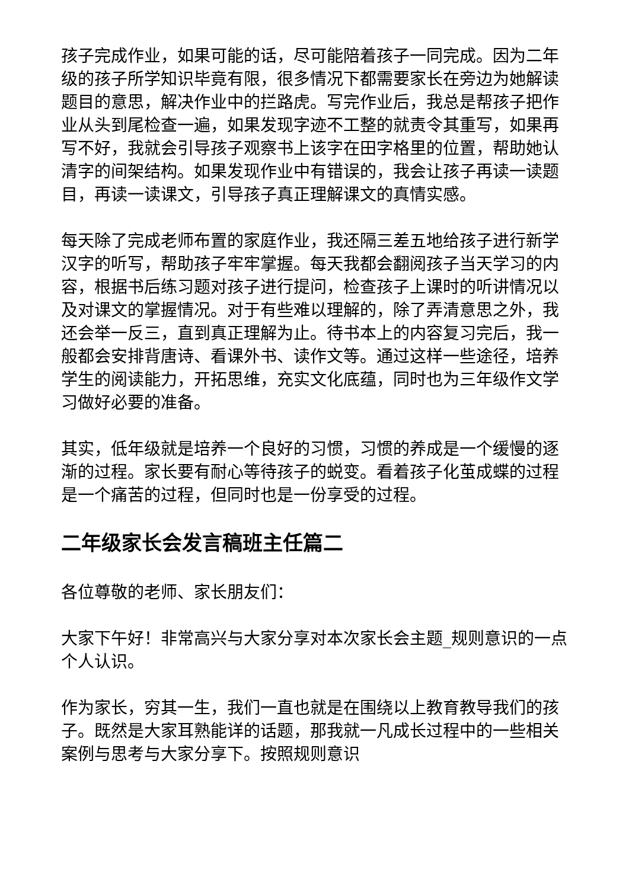孩子完成作业，如果可能的话，尽可能陪着孩子一同完成。因为二年级的孩子所学知识毕竟有限，很多情况下都需要家长在旁边为她解读题目的意思，解决作业中的拦路虎。写完作业后，我总是帮孩子把作业从头到尾检查一遍，如果发现字迹不工整的就责令其重写，如果再写不好，我就会引导孩子观察书上该字在田字格里的位置，帮助她认清字的间架结构。如果发现作业中有错误的，我会让孩子再读一读题目，再读一读课文，引导孩子真正理解课文的真情实感。
每天除了完成老师布置的家庭作业，我还隔三差五地给孩子进行新学汉字的听写，帮助孩子牢牢掌握。每天我都会翻阅孩子当天学习的内容，根据书后练习题对孩子进行提问，检查孩子上课时的听讲情况以及对课文的掌握情况。对于有些难以理解的，除了弄清意思之外，我还会举一反三，直到真正理解为止。待书本上的内容复习完后，我一般都会安排背唐诗、看课外书、读作文等。通过这样一些途径，培养学生的阅读能力，开拓思维，充实文化底蕴，同时也为三年级作文学习做好必要的准备。
其实，低年级就是培养一个良好的习惯，习惯的养成是一个缓慢的逐渐的过程。家长要有耐心等待孩子的蜕变。看着孩子化茧成蝶的过程是一个痛苦的过程，但同时也是一份享受的过程。
二年级家长会发言稿班主任篇二
各位尊敬的老师、家长朋友们：
大家下午好！非常高兴与大家分享对本次家长会主题_规则意识的一点个人认识。
作为家长，穷其一生，我们一直也就是在围绕以上教育教导我们的孩子。既然是大家耳熟能详的话题，那我就一凡成长过程中的一些相关案例与思考与大家分享下。按照规则意识